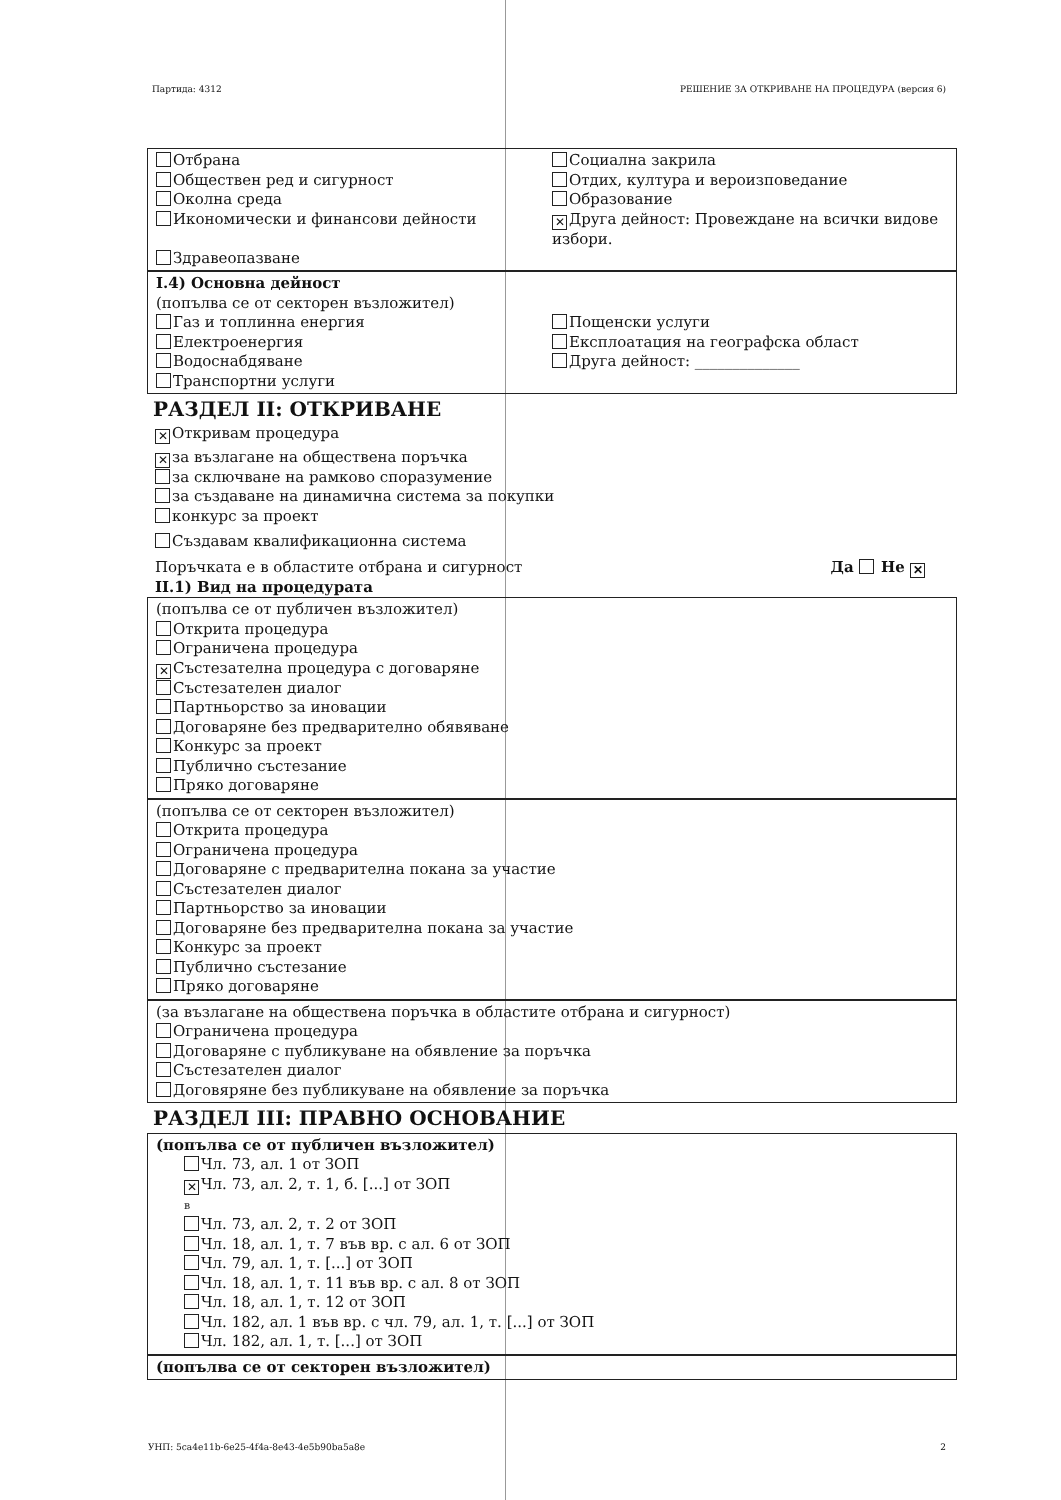Партида: 4312 РЕШЕНИЕ ЗА ОТКРИВАНЕ НА ПРОЦЕДУРА (версия 6)
Отбрана
Обществен ред и сигурност
Околна среда
Икономически и финансови дейности
Здравеопазване
Социална закрила
Отдих, култура и вероизповедание
Образование
✕ Друга дейност: Провеждане на всички видове избори.
I.4) Основна дейност
(попълва се от секторен възложител)
Газ и топлинна енергия
Електроенергия
Водоснабдяване
Транспортни услуги
Пощенски услуги
Експлоатация на географска област
Друга дейност: ______________
РАЗДЕЛ II: ОТКРИВАНЕ
✕ Откривам процедура
✕ за възлагане на обществена поръчка
за сключване на рамково споразумение
за създаване на динамична система за покупки
конкурс за проект
Създавам квалификационна система
Поръчката е в областите отбрана и сигурност Да Не ✕
II.1) Вид на процедурата
(попълва се от публичен възложител)
Открита процедура
Ограничена процедура
✕ Състезателна процедура с договаряне
Състезателен диалог
Партньорство за иновации
Договаряне без предварително обявяване
Конкурс за проект
Публично състезание
Пряко договаряне
(попълва се от секторен възложител)
Открита процедура
Ограничена процедура
Договаряне с предварителна покана за участие
Състезателен диалог
Партньорство за иновации
Договаряне без предварителна покана за участие
Конкурс за проект
Публично състезание
Пряко договаряне
(за възлагане на обществена поръчка в областите отбрана и сигурност)
Ограничена процедура
Договаряне с публикуване на обявление за поръчка
Състезателен диалог
Договяряне без публикуване на обявление за поръчка
РАЗДЕЛ III: ПРАВНО ОСНОВАНИЕ
(попълва се от публичен възложител)
Чл. 73, ал. 1 от ЗОП
✕ Чл. 73, ал. 2, т. 1, б. [...] от ЗОП
в
Чл. 73, ал. 2, т. 2 от ЗОП
Чл. 18, ал. 1, т. 7 във вр. с ал. 6 от ЗОП
Чл. 79, ал. 1, т. [...] от ЗОП
Чл. 18, ал. 1, т. 11 във вр. с ал. 8 от ЗОП
Чл. 18, ал. 1, т. 12 от ЗОП
Чл. 182, ал. 1 във вр. с чл. 79, ал. 1, т. [...] от ЗОП
Чл. 182, ал. 1, т. [...] от ЗОП
(попълва се от секторен възложител)
УНП: 5ca4e11b-6e25-4f4a-8e43-4e5b90ba5a8e 2